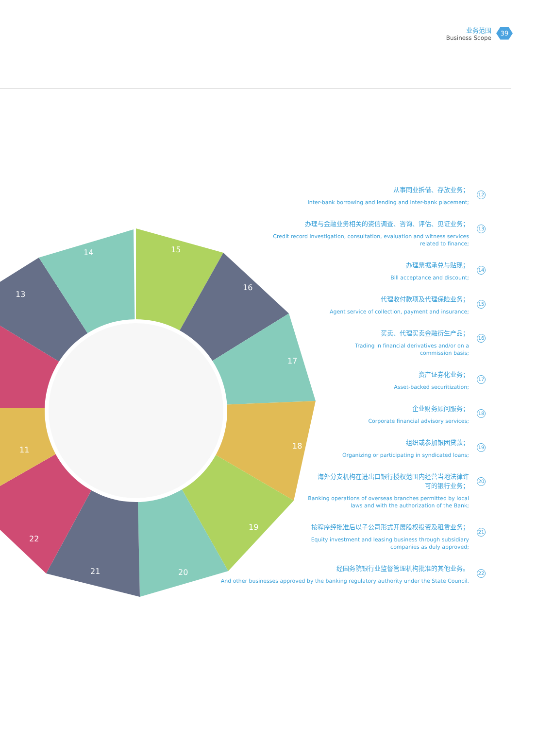业务范围
Business Scope
39
14
15
16
17
18
19
20
21
22
13
11
从事同业拆借、存放业务；
Inter-bank borrowing and lending and inter-bank placement;
12
办理与金融业务相关的资信调查、咨询、评估、见证业务；
Credit record investigation, consultation, evaluation and witness services
related to finance;
13
办理票据承兑与贴现；
Bill acceptance and discount;
14
代理收付款项及代理保险业务；
Agent service of collection, payment and insurance;
15
买卖、代理买卖金融衍生产品；
Trading in financial derivatives and/or on a
commission basis;
16
资产证券化业务；
Asset-backed securitization;
17
企业财务顾问服务；
Corporate financial advisory services;
18
组织或参加银团贷款；
Organizing or participating in syndicated loans;
19
海外分支机构在进出口银行授权范围内经营当地法律许
可的银行业务；
Banking operations of overseas branches permitted by local
laws and with the authorization of the Bank;
20
按程序经批准后以子公司形式开展股权投资及租赁业务；
Equity investment and leasing business through subsidiary
companies as duly approved;
21
经国务院银行业监督管理机构批准的其他业务。
And other businesses approved by the banking regulatory authority under the State Council.
22